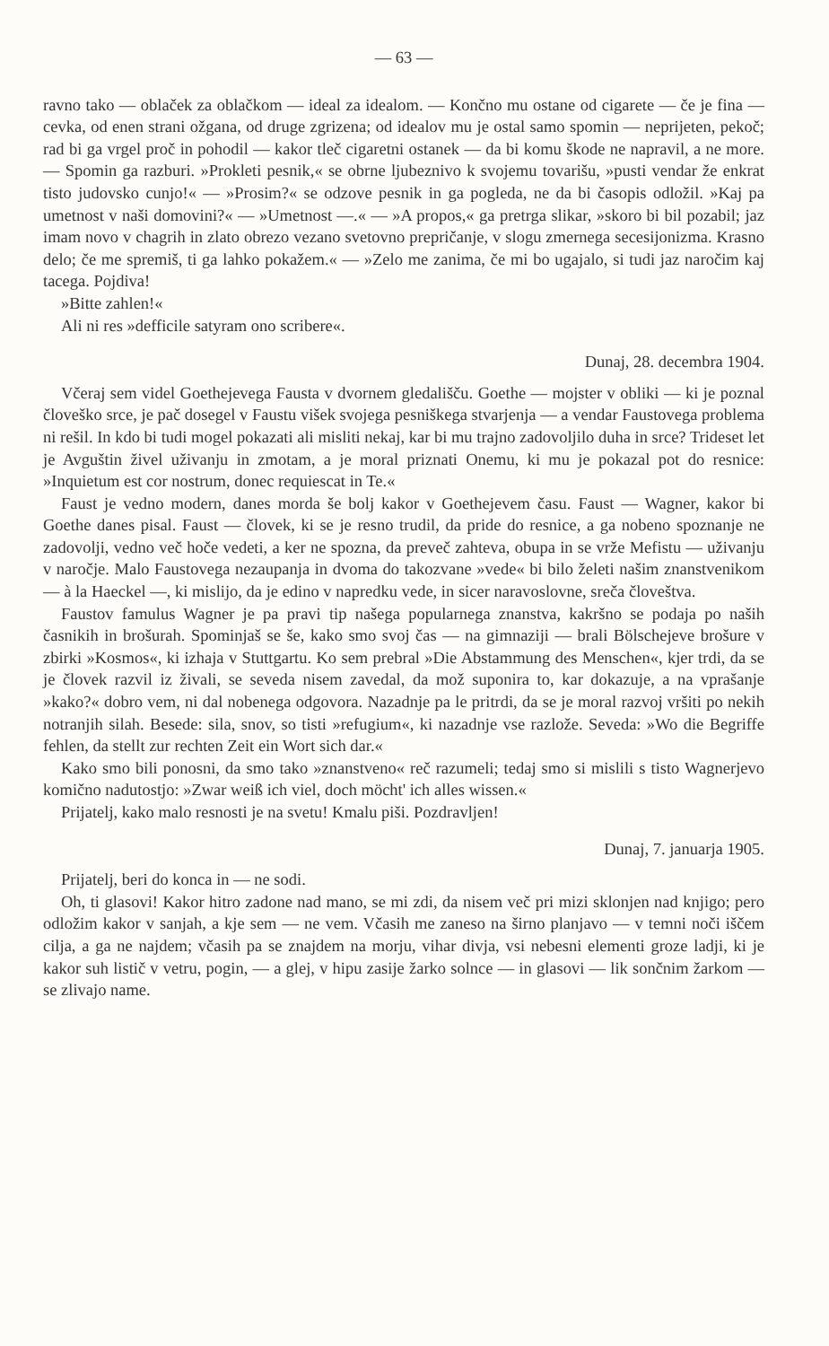— 63 —
ravno tako — oblaček za oblačkom — ideal za idealom. — Končno mu ostane od cigarete — če je fina — cevka, od enen strani ožgana, od druge zgrizena; od idealov mu je ostal samo spomin — neprijeten, pekoč; rad bi ga vrgel proč in pohodil — kakor tleč cigaretni ostanek — da bi komu škode ne napravil, a ne more. — Spomin ga razburi. »Prokleti pesnik,« se obrne ljubeznivo k svojemu tovarišu, »pusti vendar že enkrat tisto judovsko cunjo!« — »Prosim?« se odzove pesnik in ga pogleda, ne da bi časopis odložil. »Kaj pa umetnost v naši domovini?« — »Umetnost —.« — »A propos,« ga pretrga slikar, »skoro bi bil pozabil; jaz imam novo v chagrih in zlato obrezo vezano svetovno prepričanje, v slogu zmernega secesijonizma. Krasno delo; če me spremiš, ti ga lahko pokažem.« — »Zelo me zanima, če mi bo ugajalo, si tudi jaz naročim kaj tacega. Pojdiva!
»Bitte zahlen!«
Ali ni res »defficile satyram ono scribere«.
Dunaj, 28. decembra 1904.
Včeraj sem videl Goethejevega Fausta v dvornem gledališču. Goethe — mojster v obliki — ki je poznal človeško srce, je pač dosegel v Faustu višek svojega pesniškega stvarjenja — a vendar Faustovega problema ni rešil. In kdo bi tudi mogel pokazati ali misliti nekaj, kar bi mu trajno zadovoljilo duha in srce? Trideset let je Avguštin živel uživanju in zmotam, a je moral priznati Onemu, ki mu je pokazal pot do resnice: »Inquietum est cor nostrum, donec requiescat in Te.«
Faust je vedno modern, danes morda še bolj kakor v Goethejevem času. Faust — Wagner, kakor bi Goethe danes pisal. Faust — človek, ki se je resno trudil, da pride do resnice, a ga nobeno spoznanje ne zadovolji, vedno več hoče vedeti, a ker ne spozna, da preveč zahteva, obupa in se vrže Mefistu — uživanju v naročje. Malo Faustovega nezaupanja in dvoma do takozvane »vede« bi bilo želeti našim znanstvenikom — à la Haeckel —, ki mislijo, da je edino v napredku vede, in sicer naravoslovne, sreča človeštva.
Faustov famulus Wagner je pa pravi tip našega popularnega znanstva, kakršno se podaja po naših časnikih in brošurah. Spominjaš se še, kako smo svoj čas — na gimnaziji — brali Bölschejeve brošure v zbirki »Kosmos«, ki izhaja v Stuttgartu. Ko sem prebral »Die Abstammung des Menschen«, kjer trdi, da se je človek razvil iz živali, se seveda nisem zavedal, da mož suponira to, kar dokazuje, a na vprašanje »kako?« dobro vem, ni dal nobenega odgovora. Nazadnje pa le pritrdi, da se je moral razvoj vršiti po nekih notranjih silah. Besede: sila, snov, so tisti »refugium«, ki nazadnje vse razlože. Seveda: »Wo die Begriffe fehlen, da stellt zur rechten Zeit ein Wort sich dar.«
Kako smo bili ponosni, da smo tako »znanstveno« reč razumeli; tedaj smo si mislili s tisto Wagnerjevo komično nadutostjo: »Zwar weiß ich viel, doch möcht' ich alles wissen.«
Prijatelj, kako malo resnosti je na svetu! Kmalu piši. Pozdravljen!
Dunaj, 7. januarja 1905.
Prijatelj, beri do konca in — ne sodi.
Oh, ti glasovi! Kakor hitro zadone nad mano, se mi zdi, da nisem več pri mizi sklonjen nad knjigo; pero odložim kakor v sanjah, a kje sem — ne vem. Včasih me zaneso na širno planjavo — v temni noči iščem cilja, a ga ne najdem; včasih pa se znajdem na morju, vihar divja, vsi nebesni elementi groze ladji, ki je kakor suh listič v vetru, pogin, — a glej, v hipu zasije žarko solnce — in glasovi — lik sončnim žarkom — se zlivajo name.